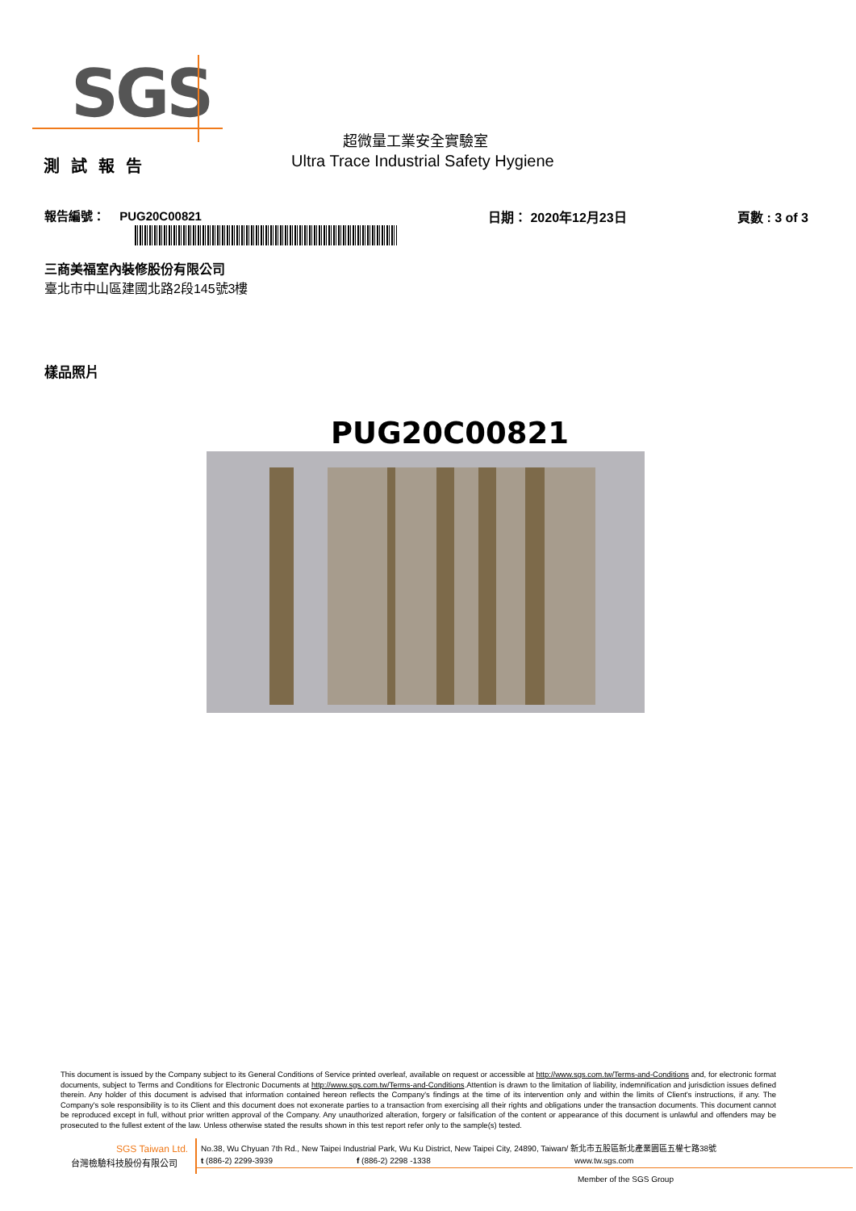SGS
超微量工業安全實驗室
測試報告
Ultra Trace Industrial Safety Hygiene
報告編號： PUG20C00821 日期： 2020年12月23日 頁數 : 3 of 3
三商美福室內裝修股份有限公司
臺北市中山區建國北路2段145號3樓
樣品照片
PUG20C00821
This document is issued by the Company subject to its General Conditions of Service printed overleaf, available on request or accessible at http://www.sgs.com.tw/Terms-and-Conditions and, for electronic format documents, subject to Terms and Conditions for Electronic Documents at http://www.sgs.com.tw/Terms-and-Conditions.Attention is drawn to the limitation of liability, indemnification and jurisdiction issues defined therein. Any holder of this document is advised that information contained hereon reflects the Company's findings at the time of its intervention only and within the limits of Client's instructions, if any. The Company's sole responsibility is to its Client and this document does not exonerate parties to a transaction from exercising all their rights and obligations under the transaction documents. This document cannot be reproduced except in full, without prior written approval of the Company. Any unauthorized alteration, forgery or falsification of the content or appearance of this document is unlawful and offenders may be prosecuted to the fullest extent of the law. Unless otherwise stated the results shown in this test report refer only to the sample(s) tested.
SGS Taiwan Ltd.
No.38, Wu Chyuan 7th Rd., New Taipei Industrial Park, Wu Ku District, New Taipei City, 24890, Taiwan/ 新北市五股區新北產業園區五權七路38號
台灣檢驗科技股份有限公司 t (886-2) 2299-3939 f (886-2) 2298 -1338 www.tw.sgs.com
Member of the SGS Group